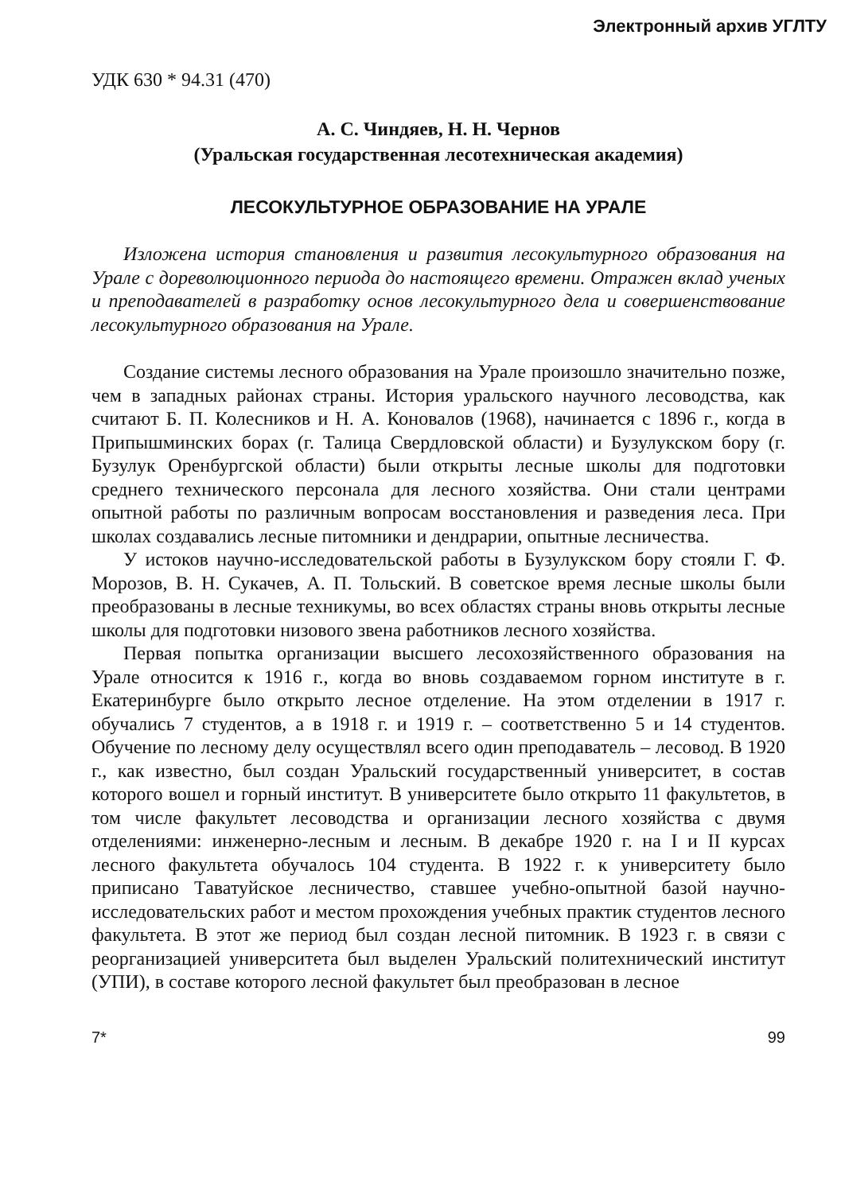Электронный архив УГЛТУ
УДК 630 * 94.31 (470)
А. С. Чиндяев, Н. Н. Чернов
(Уральская государственная лесотехническая академия)
ЛЕСОКУЛЬТУРНОЕ ОБРАЗОВАНИЕ НА УРАЛЕ
Изложена история становления и развития лесокультурного образования на Урале с дореволюционного периода до настоящего времени. Отражен вклад ученых и преподавателей в разработку основ лесокультурного дела и совершенствование лесокультурного образования на Урале.
Создание системы лесного образования на Урале произошло значительно позже, чем в западных районах страны. История уральского научного лесоводства, как считают Б. П. Колесников и Н. А. Коновалов (1968), начинается с 1896 г., когда в Припышминских борах (г. Талица Свердловской области) и Бузулукском бору (г. Бузулук Оренбургской области) были открыты лесные школы для подготовки среднего технического персонала для лесного хозяйства. Они стали центрами опытной работы по различным вопросам восстановления и разведения леса. При школах создавались лесные питомники и дендрарии, опытные лесничества.
У истоков научно-исследовательской работы в Бузулукском бору стояли Г. Ф. Морозов, В. Н. Сукачев, А. П. Тольский. В советское время лесные школы были преобразованы в лесные техникумы, во всех областях страны вновь открыты лесные школы для подготовки низового звена работников лесного хозяйства.
Первая попытка организации высшего лесохозяйственного образования на Урале относится к 1916 г., когда во вновь создаваемом горном институте в г. Екатеринбурге было открыто лесное отделение. На этом отделении в 1917 г. обучались 7 студентов, а в 1918 г. и 1919 г. – соответственно 5 и 14 студентов. Обучение по лесному делу осуществлял всего один преподаватель – лесовод. В 1920 г., как известно, был создан Уральский государственный университет, в состав которого вошел и горный институт. В университете было открыто 11 факультетов, в том числе факультет лесоводства и организации лесного хозяйства с двумя отделениями: инженерно-лесным и лесным. В декабре 1920 г. на I и II курсах лесного факультета обучалось 104 студента. В 1922 г. к университету было приписано Таватуйское лесничество, ставшее учебно-опытной базой научно-исследовательских работ и местом прохождения учебных практик студентов лесного факультета. В этот же период был создан лесной питомник. В 1923 г. в связи с реорганизацией университета был выделен Уральский политехнический институт (УПИ), в составе которого лесной факультет был преобразован в лесное
7* 99